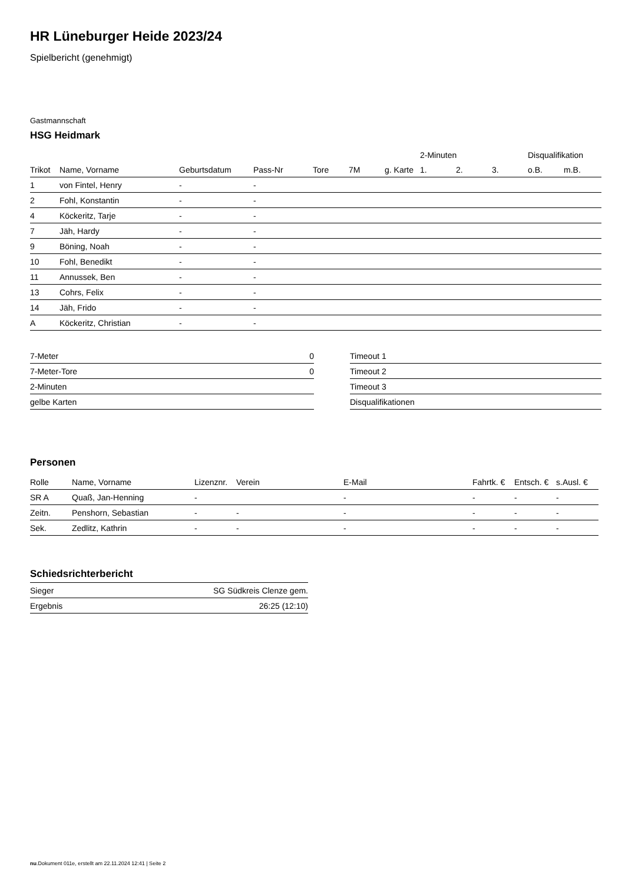HR Lüneburger Heide 2023/24
Spielbericht (genehmigt)
Gastmannschaft
HSG Heidmark
| | | | | | | | 2-Minuten | | | Disqualifikation | |
| --- | --- | --- | --- | --- | --- | --- | --- | --- | --- | --- | --- |
| Trikot | Name, Vorname | Geburtsdatum | Pass-Nr | Tore | 7M | g. Karte | 1. | 2. | 3. | o.B. | m.B. |
| 1 | von Fintel, Henry | - | - | | | | | | | | |
| 2 | Fohl, Konstantin | - | - | | | | | | | | |
| 4 | Köckeritz, Tarje | - | - | | | | | | | | |
| 7 | Jäh, Hardy | - | - | | | | | | | | |
| 9 | Böning, Noah | - | - | | | | | | | | |
| 10 | Fohl, Benedikt | - | - | | | | | | | | |
| 11 | Annussek, Ben | - | - | | | | | | | | |
| 13 | Cohrs, Felix | - | - | | | | | | | | |
| 14 | Jäh, Frido | - | - | | | | | | | | |
| A | Köckeritz, Christian | - | - | | | | | | | | |
| 7-Meter | 0 |
| 7-Meter-Tore | 0 |
| 2-Minuten | |
| gelbe Karten | |
| Timeout 1 |
| Timeout 2 |
| Timeout 3 |
| Disqualifikationen |
Personen
| Rolle | Name, Vorname | Lizenznr. | Verein | E-Mail | Fahrtk. € | Entsch. € | s.Ausl. € |
| --- | --- | --- | --- | --- | --- | --- | --- |
| SR A | Quaß, Jan-Henning | - | | - | - | - | - |
| Zeitn. | Penshorn, Sebastian | - | - | - | - | - | - |
| Sek. | Zedlitz, Kathrin | - | - | - | - | - | - |
Schiedsrichterbericht
| Sieger | SG Südkreis Clenze gem. |
| Ergebnis | 26:25 (12:10) |
nu.Dokument 011e, erstellt am 22.11.2024 12:41 | Seite 2